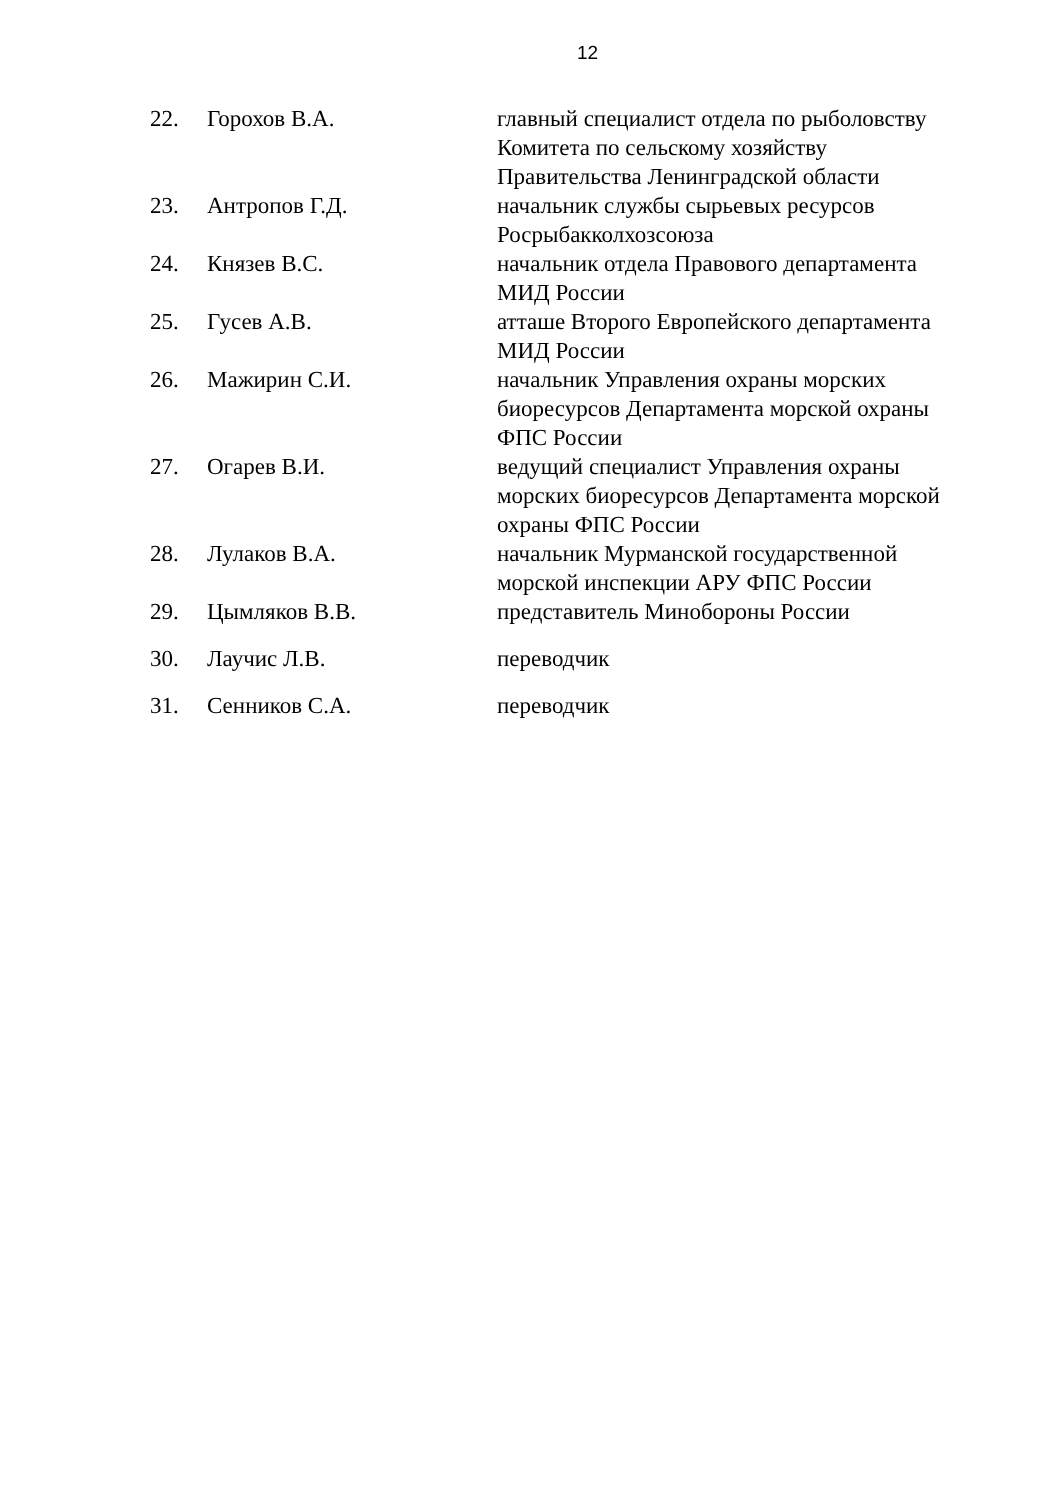12
| 22. | Горохов В.А. | главный специалист отдела по рыболовству Комитета по сельскому хозяйству Правительства Ленинградской области |
| 23. | Антропов Г.Д. | начальник службы сырьевых ресурсов Росрыбакколхозсоюза |
| 24. | Князев В.С. | начальник отдела Правового департамента МИД России |
| 25. | Гусев А.В. | атташе Второго Европейского департамента МИД России |
| 26. | Мажирин С.И. | начальник Управления охраны морских биоресурсов Департамента морской охраны ФПС России |
| 27. | Огарев В.И. | ведущий специалист Управления охраны морских биоресурсов Департамента морской охраны ФПС России |
| 28. | Лулаков В.А. | начальник Мурманской государственной морской инспекции АРУ ФПС России |
| 29. | Цымляков В.В. | представитель Минобороны России |
| 30. | Лаучис Л.В. | переводчик |
| 31. | Сенников С.А. | переводчик |